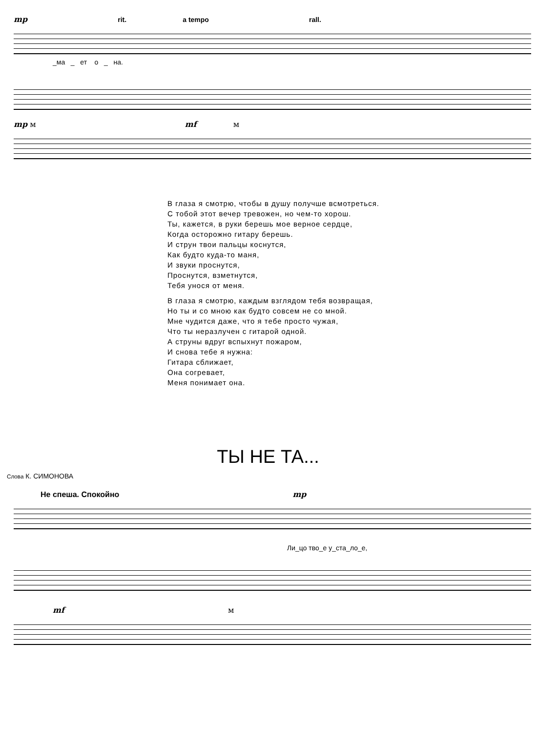mp rit. a tempo rall.
_ма _ ет о _ на.
mp м mf м
В глаза я смотрю, чтобы в душу получше всмотреться.
С тобой этот вечер тревожен, но чем-то хорош.
Ты, кажется, в руки берешь мое верное сердце,
Когда осторожно гитару берешь.
И струн твои пальцы коснутся,
Как будто куда-то маня,
И звуки проснутся,
Проснутся, взметнутся,
Тебя унося от меня.
В глаза я смотрю, каждым взглядом тебя возвращая,
Но ты и со мною как будто совсем не со мной.
Мне чудится даже, что я тебе просто чужая,
Что ты неразлучен с гитарой одной.
А струны вдруг вспыхнут пожаром,
И снова тебе я нужна:
Гитара сближает,
Она согревает,
Меня понимает она.
ТЫ НЕ ТА...
Слова К. СИМОНОВА
Не спеша. Спокойно mp
Ли_цо тво_е у_ста_ло_е,
mf м